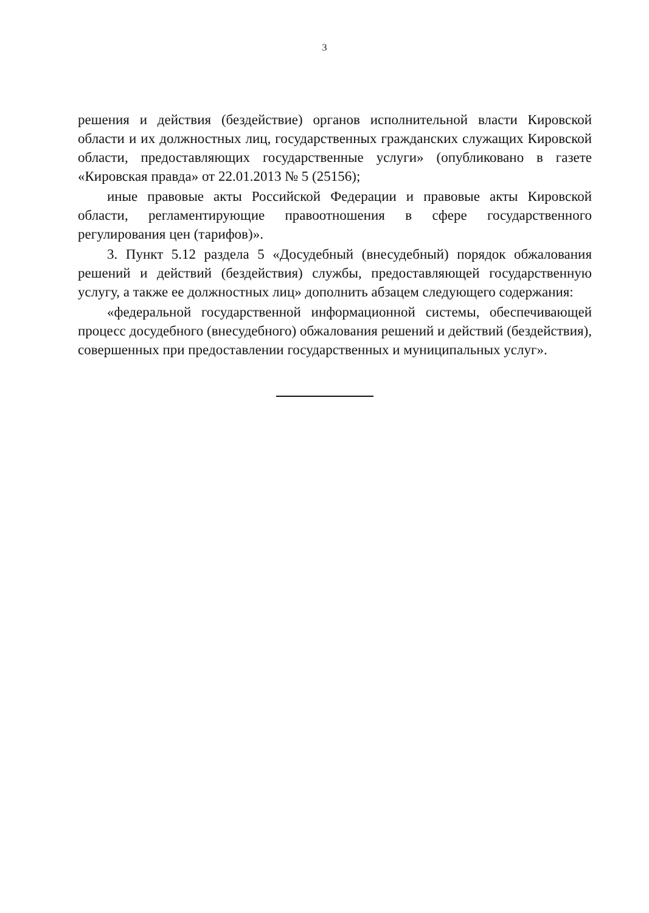3
решения и действия (бездействие) органов исполнительной власти Кировской области и их должностных лиц, государственных гражданских служащих Кировской области, предоставляющих государственные услуги» (опубликовано в газете «Кировская правда» от 22.01.2013 № 5 (25156);
иные правовые акты Российской Федерации и правовые акты Кировской области, регламентирующие правоотношения в сфере государственного регулирования цен (тарифов)».
3. Пункт 5.12 раздела 5 «Досудебный (внесудебный) порядок обжалования решений и действий (бездействия) службы, предоставляющей государственную услугу, а также ее должностных лиц» дополнить абзацем следующего содержания:
«федеральной государственной информационной системы, обеспечивающей процесс досудебного (внесудебного) обжалования решений и действий (бездействия), совершенных при предоставлении государственных и муниципальных услуг».